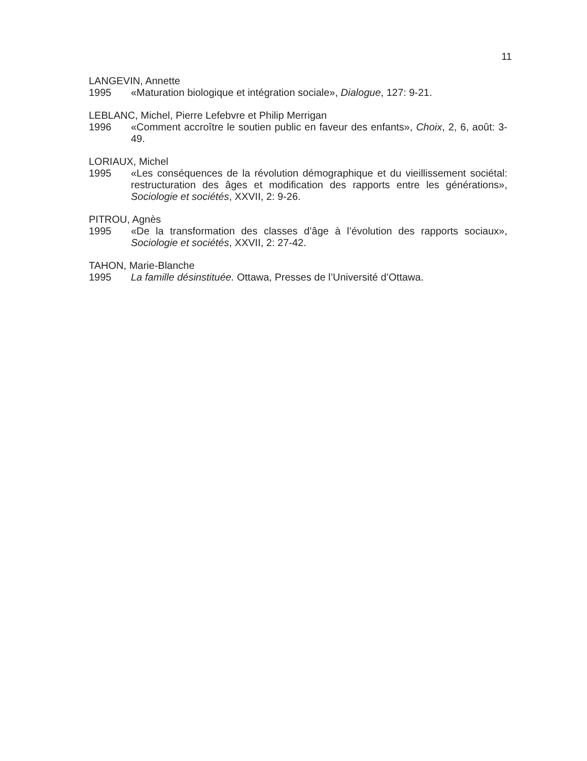11
LANGEVIN, Annette
1995 «Maturation biologique et intégration sociale», Dialogue, 127: 9-21.
LEBLANC, Michel, Pierre Lefebvre et Philip Merrigan
1996 «Comment accroître le soutien public en faveur des enfants», Choix, 2, 6, août: 3-49.
LORIAUX, Michel
1995 «Les conséquences de la révolution démographique et du vieillissement sociétal: restructuration des âges et modification des rapports entre les générations», Sociologie et sociétés, XXVII, 2: 9-26.
PITROU, Agnès
1995 «De la transformation des classes d’âge à l’évolution des rapports sociaux», Sociologie et sociétés, XXVII, 2: 27-42.
TAHON, Marie-Blanche
1995 La famille désinstituée. Ottawa, Presses de l’Université d’Ottawa.